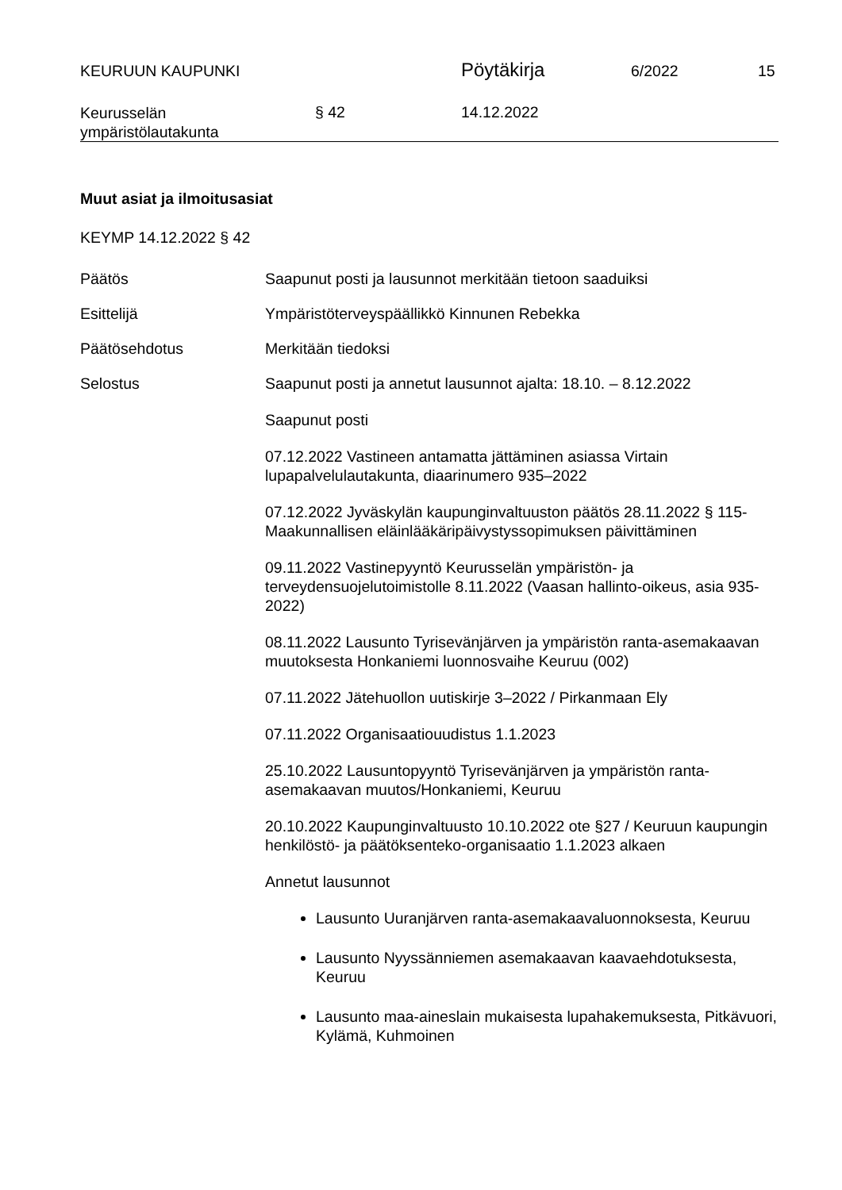KEURUUN KAUPUNKI
Pöytäkirja
6/2022 15
Keurusselän
ympäristölautakunta
§ 42 14.12.2022
Muut asiat ja ilmoitusasiat
KEYMP 14.12.2022 § 42
Päätös Saapunut posti ja lausunnot merkitään tietoon saaduiksi
Esittelijä Ympäristöterveyspäällikkö Kinnunen Rebekka
Päätösehdotus Merkitään tiedoksi
Selostus Saapunut posti ja annetut lausunnot ajalta: 18.10. – 8.12.2022
Saapunut posti
07.12.2022 Vastineen antamatta jättäminen asiassa Virtain lupapalvelulautakunta, diaarinumero 935–2022
07.12.2022 Jyväskylän kaupunginvaltuuston päätös 28.11.2022 § 115- Maakunnallisen eläinlääkäripäivystyssopimuksen päivittäminen
09.11.2022 Vastinepyyntö Keurusselän ympäristön- ja terveydensuojelutoimistolle 8.11.2022 (Vaasan hallinto-oikeus, asia 935-2022)
08.11.2022 Lausunto Tyrisevänjärven ja ympäristön ranta-asemakaavan muutoksesta Honkaniemi luonnosvaihe Keuruu (002)
07.11.2022 Jätehuollon uutiskirje 3–2022 / Pirkanmaan Ely
07.11.2022 Organisaatiouudistus 1.1.2023
25.10.2022 Lausuntopyyntö Tyrisevänjärven ja ympäristön ranta-asemakaavan muutos/Honkaniemi, Keuruu
20.10.2022 Kaupunginvaltuusto 10.10.2022 ote §27 / Keuruun kaupungin henkilöstö- ja päätöksenteko-organisaatio 1.1.2023 alkaen
Annetut lausunnot
Lausunto Uuranjärven ranta-asemakaavaluonnoksesta, Keuruu
Lausunto Nyyssänniemen asemakaavan kaavaehdotuksesta, Keuruu
Lausunto maa-aineslain mukaisesta lupahakemuksesta, Pitkävuori, Kylämä, Kuhmoinen